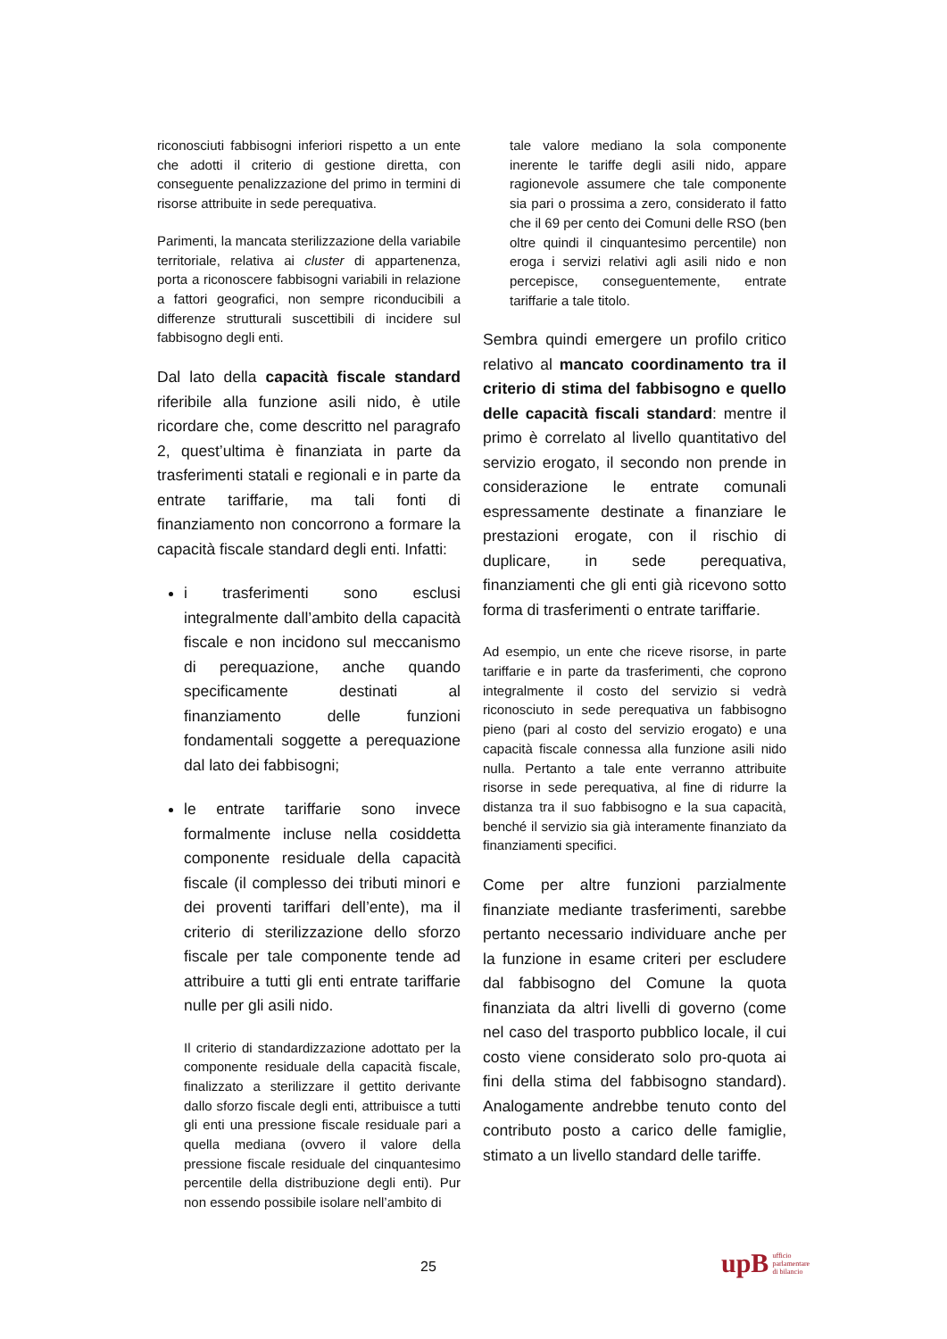riconosciuti fabbisogni inferiori rispetto a un ente che adotti il criterio di gestione diretta, con conseguente penalizzazione del primo in termini di risorse attribuite in sede perequativa.
Parimenti, la mancata sterilizzazione della variabile territoriale, relativa ai cluster di appartenenza, porta a riconoscere fabbisogni variabili in relazione a fattori geografici, non sempre riconducibili a differenze strutturali suscettibili di incidere sul fabbisogno degli enti.
Dal lato della capacità fiscale standard riferibile alla funzione asili nido, è utile ricordare che, come descritto nel paragrafo 2, quest’ultima è finanziata in parte da trasferimenti statali e regionali e in parte da entrate tariffarie, ma tali fonti di finanziamento non concorrono a formare la capacità fiscale standard degli enti. Infatti:
i trasferimenti sono esclusi integralmente dall’ambito della capacità fiscale e non incidono sul meccanismo di perequazione, anche quando specificamente destinati al finanziamento delle funzioni fondamentali soggette a perequazione dal lato dei fabbisogni;
le entrate tariffarie sono invece formalmente incluse nella cosiddetta componente residuale della capacità fiscale (il complesso dei tributi minori e dei proventi tariffari dell’ente), ma il criterio di sterilizzazione dello sforzo fiscale per tale componente tende ad attribuire a tutti gli enti entrate tariffarie nulle per gli asili nido.
Il criterio di standardizzazione adottato per la componente residuale della capacità fiscale, finalizzato a sterilizzare il gettito derivante dallo sforzo fiscale degli enti, attribuisce a tutti gli enti una pressione fiscale residuale pari a quella mediana (ovvero il valore della pressione fiscale residuale del cinquantesimo percentile della distribuzione degli enti). Pur non essendo possibile isolare nell’ambito di
tale valore mediano la sola componente inerente le tariffe degli asili nido, appare ragionevole assumere che tale componente sia pari o prossima a zero, considerato il fatto che il 69 per cento dei Comuni delle RSO (ben oltre quindi il cinquantesimo percentile) non eroga i servizi relativi agli asili nido e non percepisce, conseguentemente, entrate tariffarie a tale titolo.
Sembra quindi emergere un profilo critico relativo al mancato coordinamento tra il criterio di stima del fabbisogno e quello delle capacità fiscali standard: mentre il primo è correlato al livello quantitativo del servizio erogato, il secondo non prende in considerazione le entrate comunali espressamente destinate a finanziare le prestazioni erogate, con il rischio di duplicare, in sede perequativa, finanziamenti che gli enti già ricevono sotto forma di trasferimenti o entrate tariffarie.
Ad esempio, un ente che riceve risorse, in parte tariffarie e in parte da trasferimenti, che coprono integralmente il costo del servizio si vedrà riconosciuto in sede perequativa un fabbisogno pieno (pari al costo del servizio erogato) e una capacità fiscale connessa alla funzione asili nido nulla. Pertanto a tale ente verranno attribuite risorse in sede perequativa, al fine di ridurre la distanza tra il suo fabbisogno e la sua capacità, benché il servizio sia già interamente finanziato da finanziamenti specifici.
Come per altre funzioni parzialmente finanziate mediante trasferimenti, sarebbe pertanto necessario individuare anche per la funzione in esame criteri per escludere dal fabbisogno del Comune la quota finanziata da altri livelli di governo (come nel caso del trasporto pubblico locale, il cui costo viene considerato solo pro-quota ai fini della stima del fabbisogno standard). Analogamente andrebbe tenuto conto del contributo posto a carico delle famiglie, stimato a un livello standard delle tariffe.
25
upB ufficio
parlamentare
di bilancio